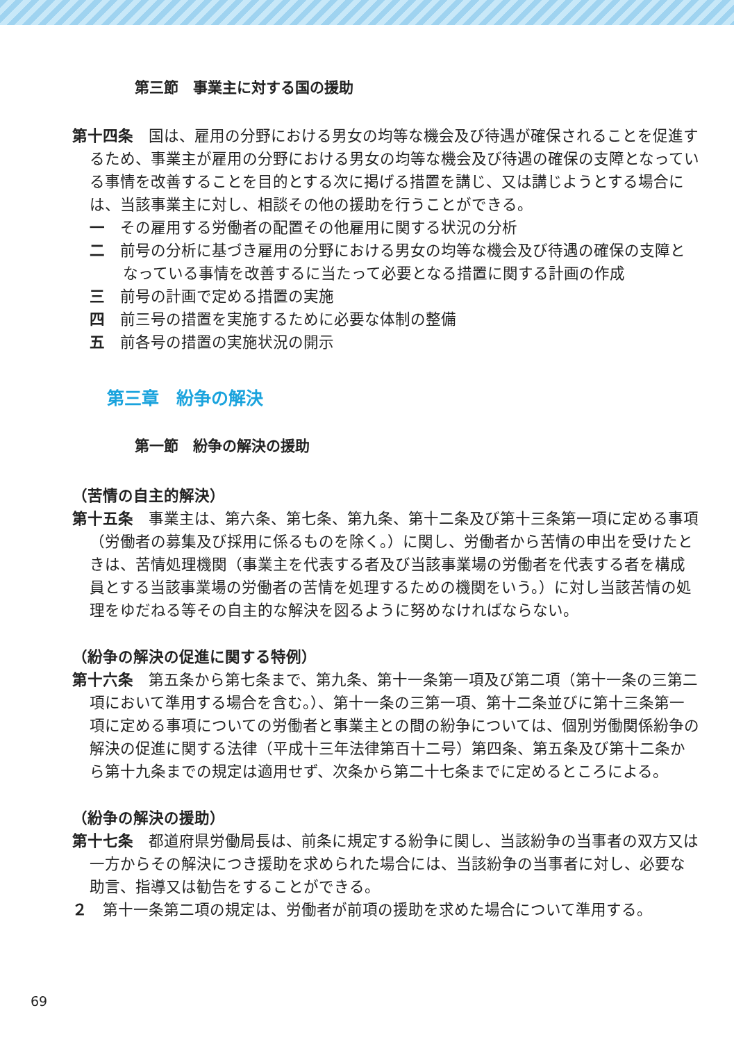第三節　事業主に対する国の援助
第十四条　国は、雇用の分野における男女の均等な機会及び待遇が確保されることを促進するため、事業主が雇用の分野における男女の均等な機会及び待遇の確保の支障となっている事情を改善することを目的とする次に掲げる措置を講じ、又は講じようとする場合には、当該事業主に対し、相談その他の援助を行うことができる。
一　その雇用する労働者の配置その他雇用に関する状況の分析
二　前号の分析に基づき雇用の分野における男女の均等な機会及び待遇の確保の支障となっている事情を改善するに当たって必要となる措置に関する計画の作成
三　前号の計画で定める措置の実施
四　前三号の措置を実施するために必要な体制の整備
五　前各号の措置の実施状況の開示
第三章　紛争の解決
第一節　紛争の解決の援助
（苦情の自主的解決）
第十五条　事業主は、第六条、第七条、第九条、第十二条及び第十三条第一項に定める事項（労働者の募集及び採用に係るものを除く。）に関し、労働者から苦情の申出を受けたときは、苦情処理機関（事業主を代表する者及び当該事業場の労働者を代表する者を構成員とする当該事業場の労働者の苦情を処理するための機関をいう。）に対し当該苦情の処理をゆだねる等その自主的な解決を図るように努めなければならない。
（紛争の解決の促進に関する特例）
第十六条　第五条から第七条まで、第九条、第十一条第一項及び第二項（第十一条の三第二項において準用する場合を含む。）、第十一条の三第一項、第十二条並びに第十三条第一項に定める事項についての労働者と事業主との間の紛争については、個別労働関係紛争の解決の促進に関する法律（平成十三年法律第百十二号）第四条、第五条及び第十二条から第十九条までの規定は適用せず、次条から第二十七条までに定めるところによる。
（紛争の解決の援助）
第十七条　都道府県労働局長は、前条に規定する紛争に関し、当該紛争の当事者の双方又は一方からその解決につき援助を求められた場合には、当該紛争の当事者に対し、必要な助言、指導又は勧告をすることができる。
２　第十一条第二項の規定は、労働者が前項の援助を求めた場合について準用する。
69